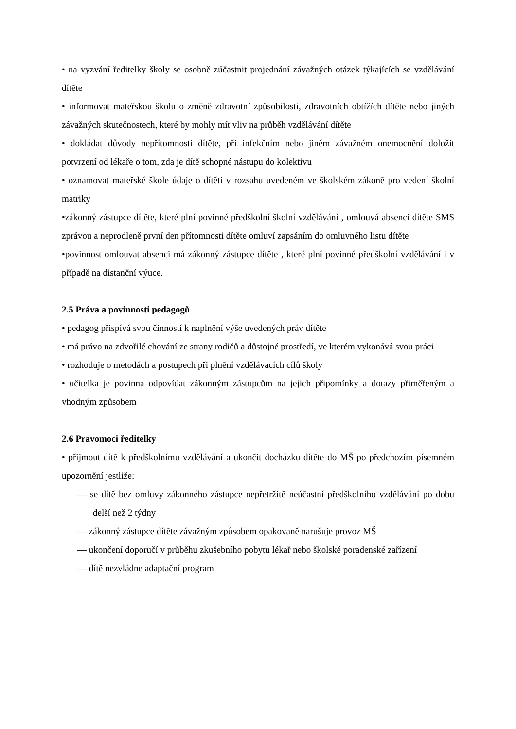• na vyzvání ředitelky školy se osobně zúčastnit projednání závažných otázek týkajících se vzdělávání dítěte
• informovat mateřskou školu o změně zdravotní způsobilosti, zdravotních obtížích dítěte nebo jiných závažných skutečnostech, které by mohly mít vliv na průběh vzdělávání dítěte
• dokládat důvody nepřítomnosti dítěte, při infekčním nebo jiném závažném onemocnění doložit potvrzení od lékaře o tom, zda je dítě schopné nástupu do kolektivu
• oznamovat mateřské škole údaje o dítěti v rozsahu uvedeném ve školském zákoně pro vedení školní matriky
•zákonný zástupce dítěte, které plní povinné předškolní školní vzdělávání , omlouvá absenci dítěte SMS zprávou a neprodleně první den přítomnosti dítěte omluví zapsáním do omluvného listu dítěte
•povinnost omlouvat absenci má zákonný zástupce dítěte , které plní povinné předškolní vzdělávání i v případě na distanční výuce.
2.5 Práva a povinnosti pedagogů
• pedagog přispívá svou činností k naplnění výše uvedených práv dítěte
• má právo na zdvořilé chování ze strany rodičů a důstojné prostředí, ve kterém vykonává svou práci
• rozhoduje o metodách a postupech při plnění vzdělávacích cílů školy
• učitelka je povinna odpovídat zákonným zástupcům na jejich připomínky a dotazy přiměřeným a vhodným způsobem
2.6 Pravomoci ředitelky
• přijmout dítě k předškolnímu vzdělávání a ukončit docházku dítěte do MŠ po předchozím písemném upozornění jestliže:
— se dítě bez omluvy zákonného zástupce nepřetržitě neúčastní předškolního vzdělávání po dobu delší než 2 týdny
— zákonný zástupce dítěte závažným způsobem opakovaně narušuje provoz MŠ
— ukončení doporučí v průběhu zkušebního pobytu lékař nebo školské poradenské zařízení
— dítě nezvládne adaptační program